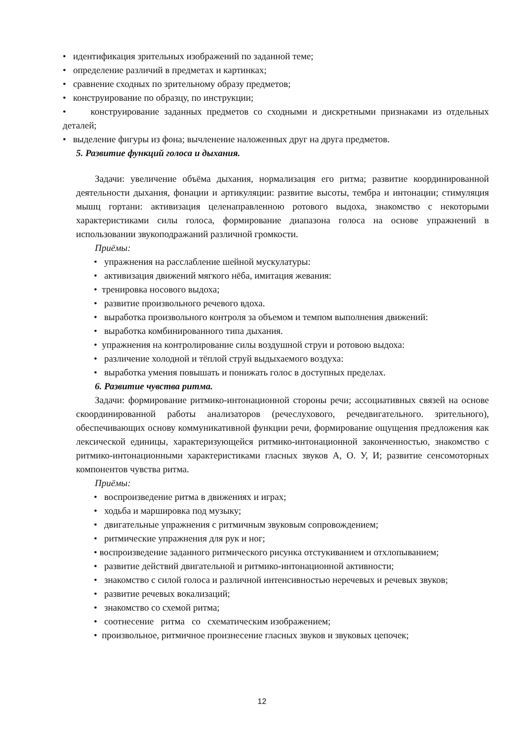• идентификация зрительных изображений по заданной теме;
• определение различий в предметах и картинках;
• сравнение сходных по зрительному образу предметов;
• конструирование по образцу, по инструкции;
• конструирование заданных предметов со сходными и дискретными признаками из отдельных деталей;
• выделение фигуры из фона; вычленение наложенных друг на друга предметов.
5. Развитие функций голоса и дыхания.
Задачи: увеличение объёма дыхания, нормализация его ритма; развитие координированной деятельности дыхания, фонации и артикуляции: развитие высоты, тембра и интонации; стимуляция мышц гортани: активизация целенаправленною ротового выдоха, знакомство с некоторыми характеристиками силы голоса, формирование диапазона голоса на основе упражнений в использовании звукоподражаний различной громкости.
Приёмы:
• упражнения на расслабление шейной мускулатуры:
• активизация движений мягкого нёба, имитация жевания:
• тренировка носового выдоха;
• развитие произвольного речевого вдоха.
• выработка произвольного контроля за объемом и темпом выполнения движений:
• выработка комбинированного типа дыхания.
• упражнения на контролирование силы воздушной струи и ротовою выдоха:
• различение холодной и тёплой струй выдыхаемого воздуха:
• выработка умения повышать и понижать голос в доступных пределах.
6. Развитие чувства ритма.
Задачи: формирование ритмико-интонационной стороны речи; ассоциативных связей на основе скоординированной работы анализаторов (речеслухового, речедвигательного. зрительного), обеспечивающих основу коммуникативной функции речи, формирование ощущения предложения как лексической единицы, характеризующейся ритмико-интонационной законченностью, знакомство с ритмико-интонационными характеристиками гласных звуков А, О. У, И; развитие сенсомоторных компонентов чувства ритма.
Приёмы:
• воспроизведение ритма в движениях и играх;
• ходьба и маршировка под музыку;
• двигательные упражнения с ритмичным звуковым сопровождением;
• ритмические упражнения для рук и ног;
• воспроизведение заданного ритмического рисунка отстукиванием и отхлопыванием;
• развитие действий двигательной и ритмико-интонационной активности;
• знакомство с силой голоса и различной интенсивностью неречевых и речевых звуков;
• развитие речевых вокализаций;
• знакомство со схемой ритма;
• соотнесение ритма со схематическим изображением;
• произвольное, ритмичное произнесение гласных звуков и звуковых цепочек;
12